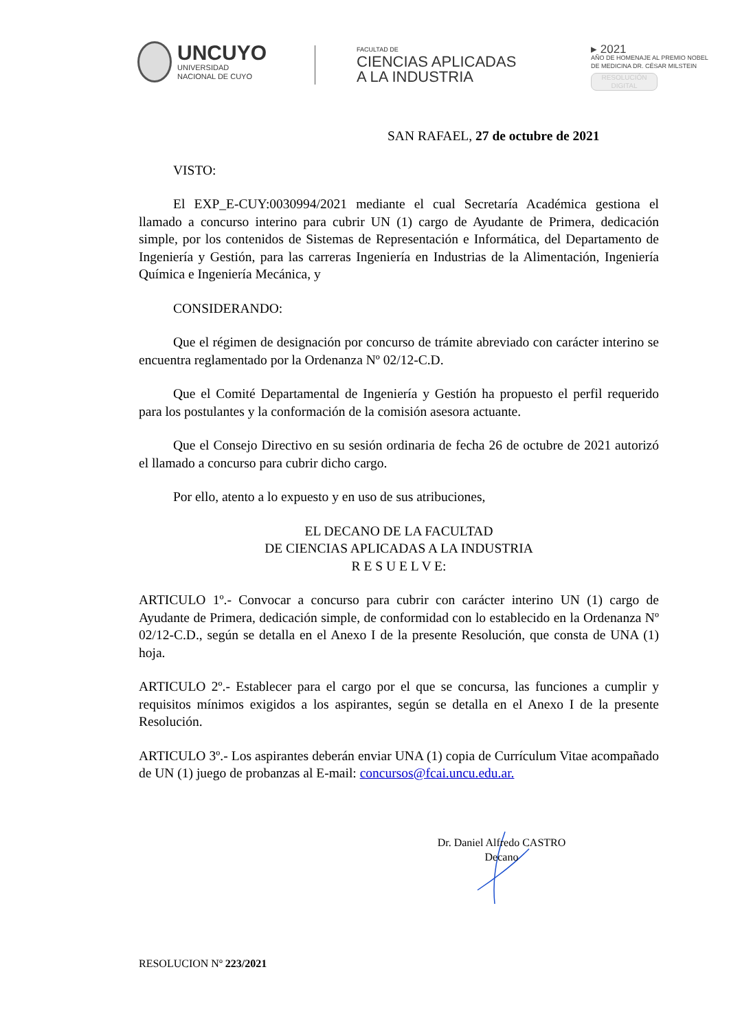UNCUYO
UNIVERSIDAD
NACIONAL DE CUYO
FACULTAD DE
CIENCIAS APLICADAS
A LA INDUSTRIA
▸ 2021
AÑO DE HOMENAJE AL PREMIO NOBEL
DE MEDICINA DR. CÉSAR MILSTEIN
RESOLUCIÓN
DIGITAL
SAN RAFAEL, 27 de octubre de 2021
VISTO:
El EXP_E-CUY:0030994/2021 mediante el cual Secretaría Académica gestiona el llamado a concurso interino para cubrir UN (1) cargo de Ayudante de Primera, dedicación simple, por los contenidos de Sistemas de Representación e Informática, del Departamento de Ingeniería y Gestión, para las carreras Ingeniería en Industrias de la Alimentación, Ingeniería Química e Ingeniería Mecánica, y
CONSIDERANDO:
Que el régimen de designación por concurso de trámite abreviado con carácter interino se encuentra reglamentado por la Ordenanza Nº 02/12-C.D.
Que el Comité Departamental de Ingeniería y Gestión ha propuesto el perfil requerido para los postulantes y la conformación de la comisión asesora actuante.
Que el Consejo Directivo en su sesión ordinaria de fecha 26 de octubre de 2021 autorizó el llamado a concurso para cubrir dicho cargo.
Por ello, atento a lo expuesto y en uso de sus atribuciones,
EL DECANO DE LA FACULTAD
DE CIENCIAS APLICADAS A LA INDUSTRIA
R E S U E L V E:
ARTICULO 1º.- Convocar a concurso para cubrir con carácter interino UN (1) cargo de Ayudante de Primera, dedicación simple, de conformidad con lo establecido en la Ordenanza Nº 02/12-C.D., según se detalla en el Anexo I de la presente Resolución, que consta de UNA (1) hoja.
ARTICULO 2º.- Establecer para el cargo por el que se concursa, las funciones a cumplir y requisitos mínimos exigidos a los aspirantes, según se detalla en el Anexo I de la presente Resolución.
ARTICULO 3º.- Los aspirantes deberán enviar UNA (1) copia de Currículum Vitae acompañado de UN (1) juego de probanzas al E-mail: concursos@fcai.uncu.edu.ar.
Dr. Daniel Alfredo CASTRO
Decano
RESOLUCION Nº 223/2021